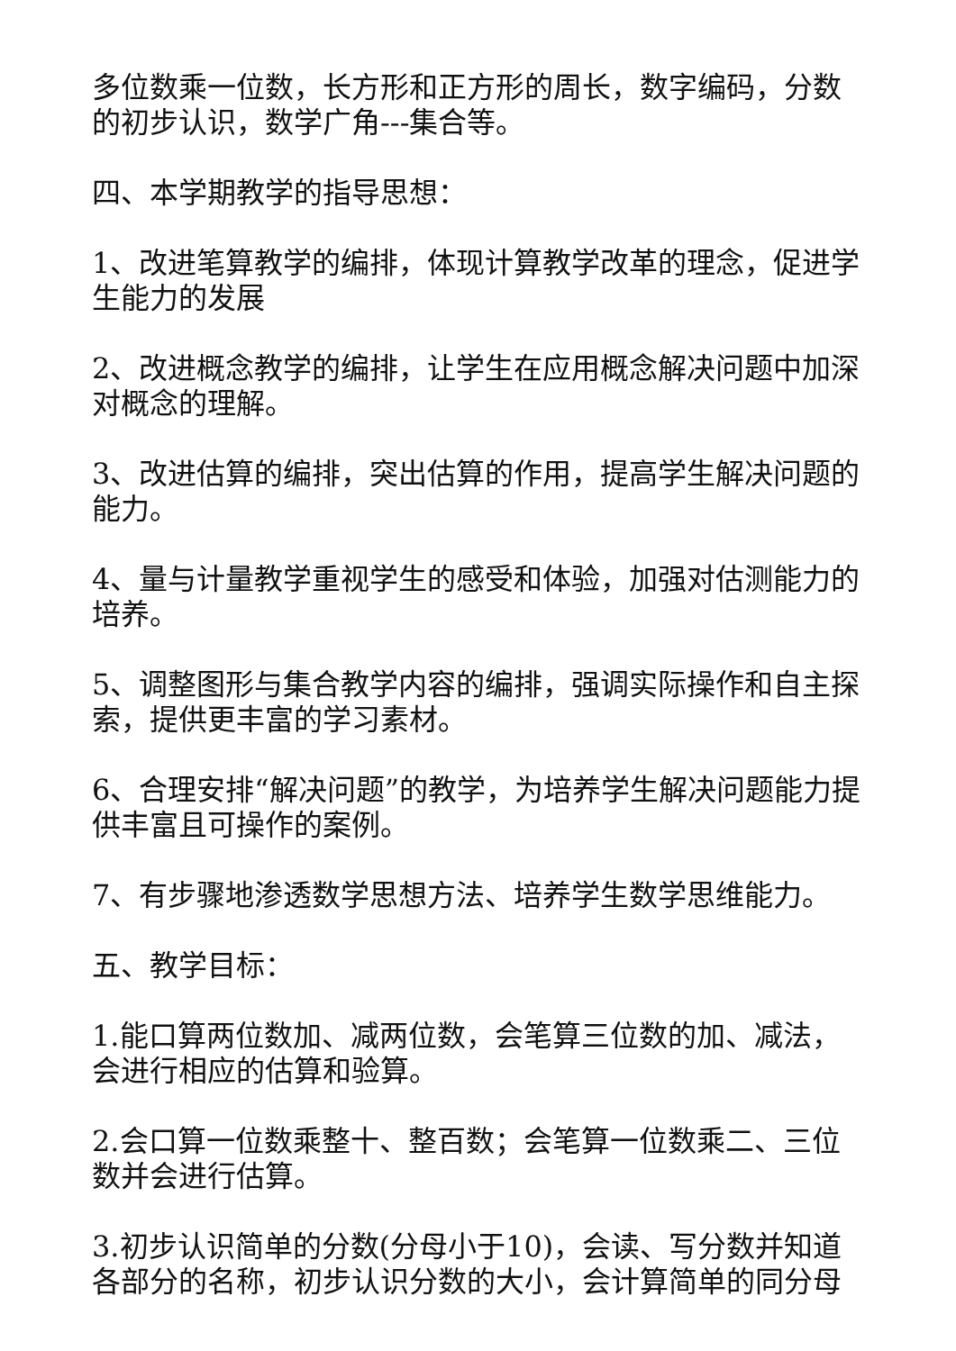多位数乘一位数，长方形和正方形的周长，数字编码，分数的初步认识，数学广角---集合等。
四、本学期教学的指导思想：
1、改进笔算教学的编排，体现计算教学改革的理念，促进学生能力的发展
2、改进概念教学的编排，让学生在应用概念解决问题中加深对概念的理解。
3、改进估算的编排，突出估算的作用，提高学生解决问题的能力。
4、量与计量教学重视学生的感受和体验，加强对估测能力的培养。
5、调整图形与集合教学内容的编排，强调实际操作和自主探索，提供更丰富的学习素材。
6、合理安排“解决问题”的教学，为培养学生解决问题能力提供丰富且可操作的案例。
7、有步骤地渗透数学思想方法、培养学生数学思维能力。
五、教学目标：
1.能口算两位数加、减两位数，会笔算三位数的加、减法，会进行相应的估算和验算。
2.会口算一位数乘整十、整百数；会笔算一位数乘二、三位数并会进行估算。
3.初步认识简单的分数(分母小于10)，会读、写分数并知道各部分的名称，初步认识分数的大小，会计算简单的同分母